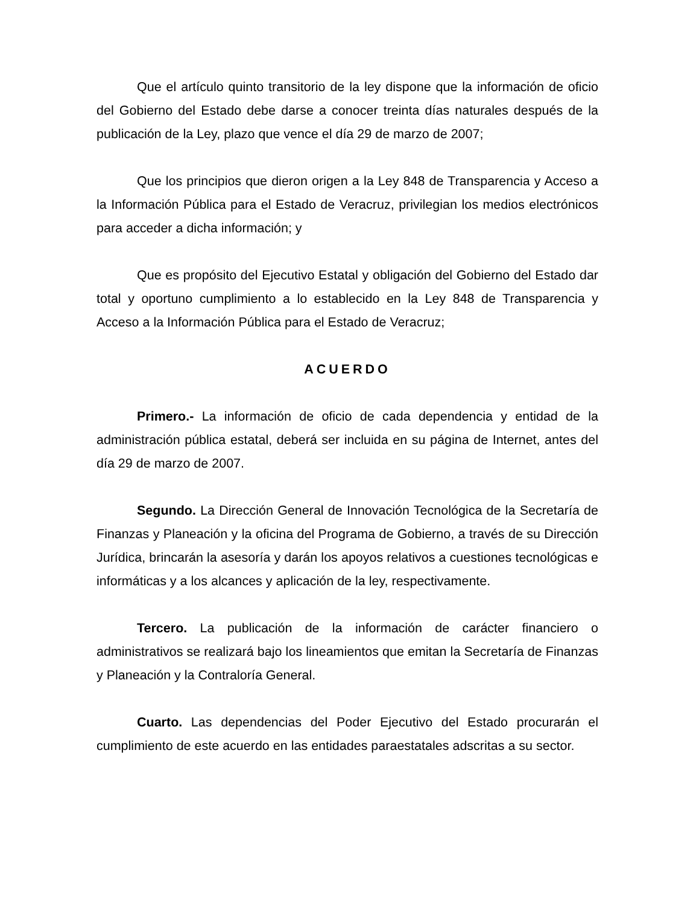Que el artículo quinto transitorio de la ley dispone que la información de oficio del Gobierno del Estado debe darse a conocer treinta días naturales después de la publicación de la Ley, plazo que vence el día 29 de marzo de 2007;
Que los principios que dieron origen a la Ley 848 de Transparencia y Acceso a la Información Pública para el Estado de Veracruz, privilegian los medios electrónicos para acceder a dicha información; y
Que es propósito del Ejecutivo Estatal y obligación del Gobierno del Estado dar total y oportuno cumplimiento a lo establecido en la Ley 848 de Transparencia y Acceso a la Información Pública para el Estado de Veracruz;
ACUERDO
Primero.- La información de oficio de cada dependencia y entidad de la administración pública estatal, deberá ser incluida en su página de Internet, antes del día 29 de marzo de 2007.
Segundo. La Dirección General de Innovación Tecnológica de la Secretaría de Finanzas y Planeación y la oficina del Programa de Gobierno, a través de su Dirección Jurídica, brincarán la asesoría y darán los apoyos relativos a cuestiones tecnológicas e informáticas y a los alcances y aplicación de la ley, respectivamente.
Tercero. La publicación de la información de carácter financiero o administrativos se realizará bajo los lineamientos que emitan la Secretaría de Finanzas y Planeación y la Contraloría General.
Cuarto. Las dependencias del Poder Ejecutivo del Estado procurarán el cumplimiento de este acuerdo en las entidades paraestatales adscritas a su sector.